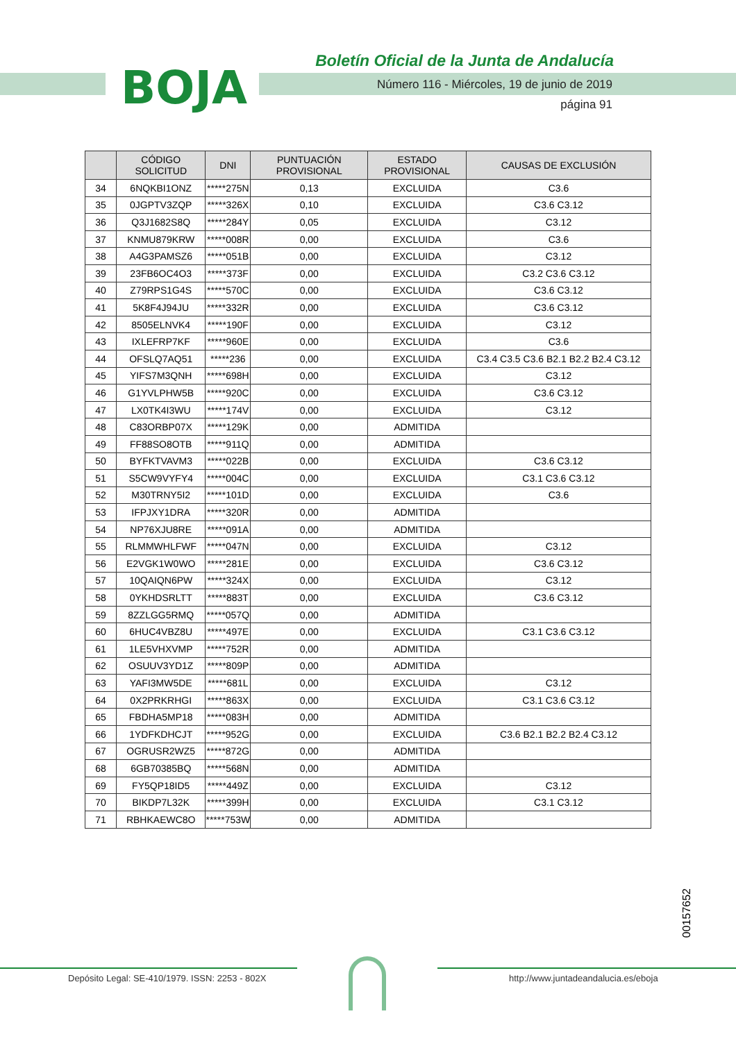BOJA
Boletín Oficial de la Junta de Andalucía
Número 116 - Miércoles, 19 de junio de 2019
página 91
| | CÓDIGO SOLICITUD | DNI | PUNTUACIÓN PROVISIONAL | ESTADO PROVISIONAL | CAUSAS DE EXCLUSIÓN |
| --- | --- | --- | --- | --- | --- |
| 34 | 6NQKBI1ONZ | *****275N | 0,13 | EXCLUIDA | C3.6 |
| 35 | 0JGPTV3ZQP | *****326X | 0,10 | EXCLUIDA | C3.6 C3.12 |
| 36 | Q3J1682S8Q | *****284Y | 0,05 | EXCLUIDA | C3.12 |
| 37 | KNMU879KRW | *****008R | 0,00 | EXCLUIDA | C3.6 |
| 38 | A4G3PAMSZ6 | *****051B | 0,00 | EXCLUIDA | C3.12 |
| 39 | 23FB6OC4O3 | *****373F | 0,00 | EXCLUIDA | C3.2 C3.6 C3.12 |
| 40 | Z79RPS1G4S | *****570C | 0,00 | EXCLUIDA | C3.6 C3.12 |
| 41 | 5K8F4J94JU | *****332R | 0,00 | EXCLUIDA | C3.6 C3.12 |
| 42 | 8505ELNVK4 | *****190F | 0,00 | EXCLUIDA | C3.12 |
| 43 | IXLEFRP7KF | *****960E | 0,00 | EXCLUIDA | C3.6 |
| 44 | OFSLQ7AQ51 | *****236 | 0,00 | EXCLUIDA | C3.4 C3.5 C3.6 B2.1 B2.2 B2.4 C3.12 |
| 45 | YIFS7M3QNH | *****698H | 0,00 | EXCLUIDA | C3.12 |
| 46 | G1YVLPHW5B | *****920C | 0,00 | EXCLUIDA | C3.6 C3.12 |
| 47 | LX0TK4I3WU | *****174V | 0,00 | EXCLUIDA | C3.12 |
| 48 | C83ORBP07X | *****129K | 0,00 | ADMITIDA | |
| 49 | FF88SO8OTB | *****911Q | 0,00 | ADMITIDA | |
| 50 | BYFKTVAVM3 | *****022B | 0,00 | EXCLUIDA | C3.6 C3.12 |
| 51 | S5CW9VYFY4 | *****004C | 0,00 | EXCLUIDA | C3.1 C3.6 C3.12 |
| 52 | M30TRNY5I2 | *****101D | 0,00 | EXCLUIDA | C3.6 |
| 53 | IFPJXY1DRA | *****320R | 0,00 | ADMITIDA | |
| 54 | NP76XJU8RE | *****091A | 0,00 | ADMITIDA | |
| 55 | RLMMWHLFWF | *****047N | 0,00 | EXCLUIDA | C3.12 |
| 56 | E2VGK1W0WO | *****281E | 0,00 | EXCLUIDA | C3.6 C3.12 |
| 57 | 10QAIQN6PW | *****324X | 0,00 | EXCLUIDA | C3.12 |
| 58 | 0YKHDSRLTT | *****883T | 0,00 | EXCLUIDA | C3.6 C3.12 |
| 59 | 8ZZLGG5RMQ | *****057Q | 0,00 | ADMITIDA | |
| 60 | 6HUC4VBZ8U | *****497E | 0,00 | EXCLUIDA | C3.1 C3.6 C3.12 |
| 61 | 1LE5VHXVMP | *****752R | 0,00 | ADMITIDA | |
| 62 | OSUUV3YD1Z | *****809P | 0,00 | ADMITIDA | |
| 63 | YAFI3MW5DE | *****681L | 0,00 | EXCLUIDA | C3.12 |
| 64 | 0X2PRKRHGI | *****863X | 0,00 | EXCLUIDA | C3.1 C3.6 C3.12 |
| 65 | FBDHA5MP18 | *****083H | 0,00 | ADMITIDA | |
| 66 | 1YDFKDHCJT | *****952G | 0,00 | EXCLUIDA | C3.6 B2.1 B2.2 B2.4 C3.12 |
| 67 | OGRUSR2WZ5 | *****872G | 0,00 | ADMITIDA | |
| 68 | 6GB70385BQ | *****568N | 0,00 | ADMITIDA | |
| 69 | FY5QP18ID5 | *****449Z | 0,00 | EXCLUIDA | C3.12 |
| 70 | BIKDP7L32K | *****399H | 0,00 | EXCLUIDA | C3.1 C3.12 |
| 71 | RBHKAEWC8O | *****753W | 0,00 | ADMITIDA | |
00157652
Depósito Legal: SE-410/1979. ISSN: 2253 - 802X
http://www.juntadeandalucia.es/eboja